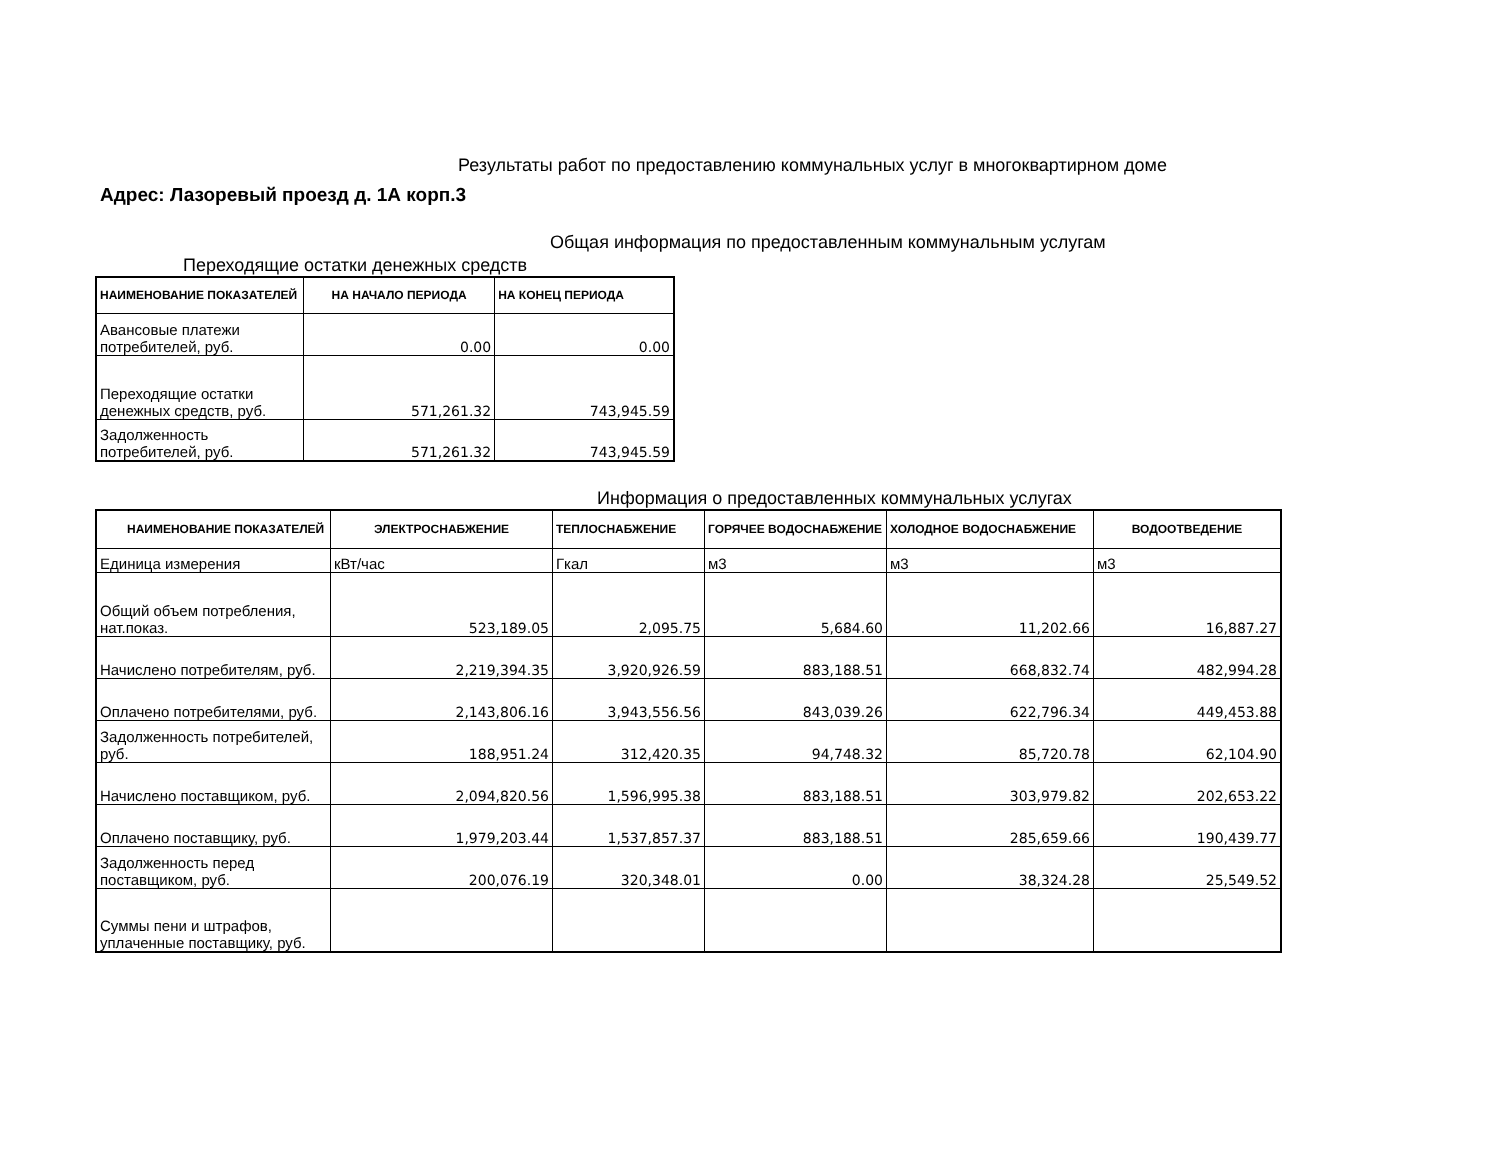Результаты работ по предоставлению коммунальных услуг в многоквартирном доме
Адрес: Лазоревый проезд д. 1А корп.3
Общая информация по предоставленным коммунальным услугам
Переходящие остатки денежных средств
| НАИМЕНОВАНИЕ ПОКАЗАТЕЛЕЙ | НА НАЧАЛО ПЕРИОДА | НА КОНЕЦ ПЕРИОДА |
| --- | --- | --- |
| Авансовые платежи потребителей, руб. | 0.00 | 0.00 |
| Переходящие остатки денежных средств, руб. | 571,261.32 | 743,945.59 |
| Задолженность потребителей, руб. | 571,261.32 | 743,945.59 |
Информация о предоставленных коммунальных услугах
| НАИМЕНОВАНИЕ ПОКАЗАТЕЛЕЙ | ЭЛЕКТРОСНАБЖЕНИЕ | ТЕПЛОСНАБЖЕНИЕ | ГОРЯЧЕЕ ВОДОСНАБЖЕНИЕ | ХОЛОДНОЕ ВОДОСНАБЖЕНИЕ | ВОДООТВЕДЕНИЕ |
| --- | --- | --- | --- | --- | --- |
| Единица измерения | кВт/час | Гкал | м3 | м3 | м3 |
| Общий объем потребления, нат.показ. | 523,189.05 | 2,095.75 | 5,684.60 | 11,202.66 | 16,887.27 |
| Начислено потребителям, руб. | 2,219,394.35 | 3,920,926.59 | 883,188.51 | 668,832.74 | 482,994.28 |
| Оплачено потребителями, руб. | 2,143,806.16 | 3,943,556.56 | 843,039.26 | 622,796.34 | 449,453.88 |
| Задолженность потребителей, руб. | 188,951.24 | 312,420.35 | 94,748.32 | 85,720.78 | 62,104.90 |
| Начислено поставщиком, руб. | 2,094,820.56 | 1,596,995.38 | 883,188.51 | 303,979.82 | 202,653.22 |
| Оплачено поставщику, руб. | 1,979,203.44 | 1,537,857.37 | 883,188.51 | 285,659.66 | 190,439.77 |
| Задолженность перед поставщиком, руб. | 200,076.19 | 320,348.01 | 0.00 | 38,324.28 | 25,549.52 |
| Суммы пени и штрафов, уплаченные поставщику, руб. | | | | | |